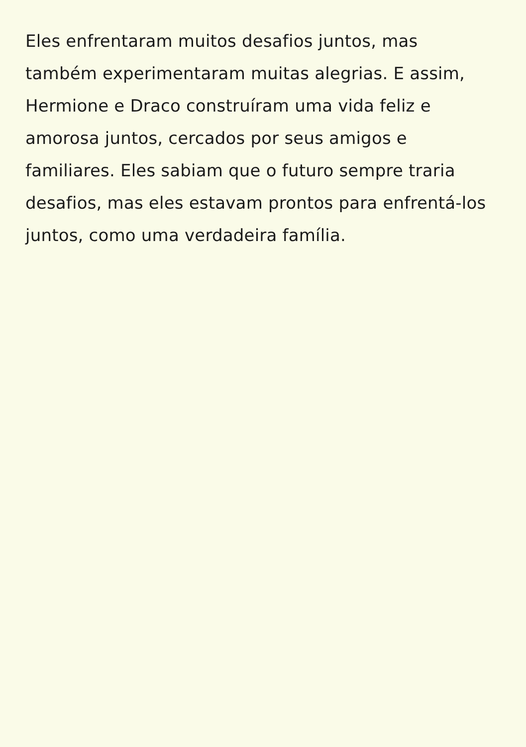Eles enfrentaram muitos desafios juntos, mas
também experimentaram muitas alegrias. E assim,
Hermione e Draco construíram uma vida feliz e
amorosa juntos, cercados por seus amigos e
familiares. Eles sabiam que o futuro sempre traria
desafios, mas eles estavam prontos para enfrentá-los
juntos, como uma verdadeira família.